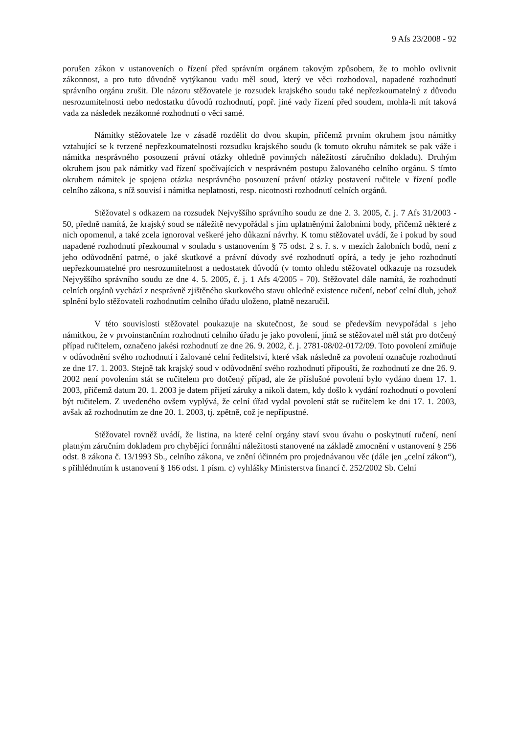9 Afs 23/2008 - 92
porušen zákon v ustanoveních o řízení před správním orgánem takovým způsobem, že to mohlo ovlivnit zákonnost, a pro tuto důvodně vytýkanou vadu měl soud, který ve věci rozhodoval, napadené rozhodnutí správního orgánu zrušit. Dle názoru stěžovatele je rozsudek krajského soudu také nepřezkoumatelný z důvodu nesrozumitelnosti nebo nedostatku důvodů rozhodnutí, popř. jiné vady řízení před soudem, mohla-li mít taková vada za následek nezákonné rozhodnutí o věci samé.
Námitky stěžovatele lze v zásadě rozdělit do dvou skupin, přičemž prvním okruhem jsou námitky vztahující se k tvrzené nepřezkoumatelnosti rozsudku krajského soudu (k tomuto okruhu námitek se pak váže i námitka nesprávného posouzení právní otázky ohledně povinných náležitostí záručního dokladu). Druhým okruhem jsou pak námitky vad řízení spočívajících v nesprávném postupu žalovaného celního orgánu. S tímto okruhem námitek je spojena otázka nesprávného posouzení právní otázky postavení ručitele v řízení podle celního zákona, s níž souvisí i námitka neplatnosti, resp. nicotnosti rozhodnutí celních orgánů.
Stěžovatel s odkazem na rozsudek Nejvyššího správního soudu ze dne 2. 3. 2005, č. j. 7 Afs 31/2003 - 50, předně namítá, že krajský soud se náležitě nevypořádal s jím uplatněnými žalobními body, přičemž některé z nich opomenul, a také zcela ignoroval veškeré jeho důkazní návrhy. K tomu stěžovatel uvádí, že i pokud by soud napadené rozhodnutí přezkoumal v souladu s ustanovením § 75 odst. 2 s. ř. s. v mezích žalobních bodů, není z jeho odůvodnění patrné, o jaké skutkové a právní důvody své rozhodnutí opírá, a tedy je jeho rozhodnutí nepřezkoumatelné pro nesrozumitelnost a nedostatek důvodů (v tomto ohledu stěžovatel odkazuje na rozsudek Nejvyššího správního soudu ze dne 4. 5. 2005, č. j. 1 Afs 4/2005 - 70). Stěžovatel dále namítá, že rozhodnutí celních orgánů vychází z nesprávně zjištěného skutkového stavu ohledně existence ručení, neboť celní dluh, jehož splnění bylo stěžovateli rozhodnutím celního úřadu uloženo, platně nezaručil.
V této souvislosti stěžovatel poukazuje na skutečnost, že soud se především nevypořádal s jeho námitkou, že v prvoinstančním rozhodnutí celního úřadu je jako povolení, jímž se stěžovatel měl stát pro dotčený případ ručitelem, označeno jakési rozhodnutí ze dne 26. 9. 2002, č. j. 2781-08/02-0172/09. Toto povolení zmiňuje v odůvodnění svého rozhodnutí i žalované celní ředitelství, které však následně za povolení označuje rozhodnutí ze dne 17. 1. 2003. Stejně tak krajský soud v odůvodnění svého rozhodnutí připouští, že rozhodnutí ze dne 26. 9. 2002 není povolením stát se ručitelem pro dotčený případ, ale že příslušné povolení bylo vydáno dnem 17. 1. 2003, přičemž datum 20. 1. 2003 je datem přijetí záruky a nikoli datem, kdy došlo k vydání rozhodnutí o povolení být ručitelem. Z uvedeného ovšem vyplývá, že celní úřad vydal povolení stát se ručitelem ke dni 17. 1. 2003, avšak až rozhodnutím ze dne 20. 1. 2003, tj. zpětně, což je nepřípustné.
Stěžovatel rovněž uvádí, že listina, na které celní orgány staví svou úvahu o poskytnutí ručení, není platným záručním dokladem pro chybějící formální náležitosti stanovené na základě zmocnění v ustanovení § 256 odst. 8 zákona č. 13/1993 Sb., celního zákona, ve znění účinném pro projednávanou věc (dále jen „celní zákon“), s přihlédnutím k ustanovení § 166 odst. 1 písm. c) vyhlášky Ministerstva financí č. 252/2002 Sb. Celní